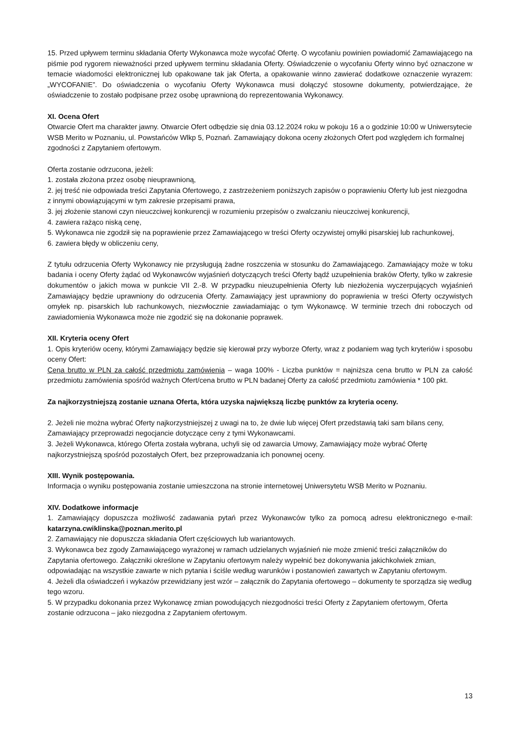15. Przed upływem terminu składania Oferty Wykonawca może wycofać Ofertę. O wycofaniu powinien powiadomić Zamawiającego na piśmie pod rygorem nieważności przed upływem terminu składania Oferty. Oświadczenie o wycofaniu Oferty winno być oznaczone w temacie wiadomości elektronicznej lub opakowane tak jak Oferta, a opakowanie winno zawierać dodatkowe oznaczenie wyrazem: „WYCOFANIE”. Do oświadczenia o wycofaniu Oferty Wykonawca musi dołączyć stosowne dokumenty, potwierdzające, że oświadczenie to zostało podpisane przez osobę uprawnioną do reprezentowania Wykonawcy.
XI. Ocena Ofert
Otwarcie Ofert ma charakter jawny. Otwarcie Ofert odbędzie się dnia 03.12.2024 roku w pokoju 16 a o godzinie 10:00 w Uniwersytecie WSB Merito w Poznaniu, ul. Powstańców Wlkp 5, Poznań. Zamawiający dokona oceny złożonych Ofert pod względem ich formalnej zgodności z Zapytaniem ofertowym.
Oferta zostanie odrzucona, jeżeli:
1. została złożona przez osobę nieuprawnioną,
2. jej treść nie odpowiada treści Zapytania Ofertowego, z zastrzeżeniem poniższych zapisów o poprawieniu Oferty lub jest niezgodna z innymi obowiązującymi w tym zakresie przepisami prawa,
3. jej złożenie stanowi czyn nieuczciwej konkurencji w rozumieniu przepisów o zwalczaniu nieuczciwej konkurencji,
4. zawiera rażąco niską cenę,
5. Wykonawca nie zgodził się na poprawienie przez Zamawiającego w treści Oferty oczywistej omyłki pisarskiej lub rachunkowej,
6. zawiera błędy w obliczeniu ceny,
Z tytułu odrzucenia Oferty Wykonawcy nie przysługują żadne roszczenia w stosunku do Zamawiającego. Zamawiający może w toku badania i oceny Oferty żądać od Wykonawców wyjaśnień dotyczących treści Oferty bądź uzupełnienia braków Oferty, tylko w zakresie dokumentów o jakich mowa w punkcie VII 2.-8. W przypadku nieuzupełnienia Oferty lub niezłożenia wyczerpujących wyjaśnień Zamawiający będzie uprawniony do odrzucenia Oferty. Zamawiający jest uprawniony do poprawienia w treści Oferty oczywistych omyłek np. pisarskich lub rachunkowych, niezwłocznie zawiadamiając o tym Wykonawcę. W terminie trzech dni roboczych od zawiadomienia Wykonawca może nie zgodzić się na dokonanie poprawek.
XII. Kryteria oceny Ofert
1. Opis kryteriów oceny, którymi Zamawiający będzie się kierował przy wyborze Oferty, wraz z podaniem wag tych kryteriów i sposobu oceny Ofert:
Cena brutto w PLN za całość przedmiotu zamówienia – waga 100% - Liczba punktów = najniższa cena brutto w PLN za całość przedmiotu zamówienia spośród ważnych Ofert/cena brutto w PLN badanej Oferty za całość przedmiotu zamówienia * 100 pkt.
Za najkorzystniejszą zostanie uznana Oferta, która uzyska największą liczbę punktów za kryteria oceny.
2. Jeżeli nie można wybrać Oferty najkorzystniejszej z uwagi na to, że dwie lub więcej Ofert przedstawią taki sam bilans ceny, Zamawiający przeprowadzi negocjancie dotyczące ceny z tymi Wykonawcami.
3. Jeżeli Wykonawca, którego Oferta została wybrana, uchyli się od zawarcia Umowy, Zamawiający może wybrać Ofertę najkorzystniejszą spośród pozostałych Ofert, bez przeprowadzania ich ponownej oceny.
XIII. Wynik postępowania.
Informacja o wyniku postępowania zostanie umieszczona na stronie internetowej Uniwersytetu WSB Merito w Poznaniu.
XIV. Dodatkowe informacje
1. Zamawiający dopuszcza możliwość zadawania pytań przez Wykonawców tylko za pomocą adresu elektronicznego e-mail: katarzyna.cwiklinska@poznan.merito.pl
2. Zamawiający nie dopuszcza składania Ofert częściowych lub wariantowych.
3. Wykonawca bez zgody Zamawiającego wyrażonej w ramach udzielanych wyjaśnień nie może zmienić treści załączników do Zapytania ofertowego. Załączniki określone w Zapytaniu ofertowym należy wypełnić bez dokonywania jakichkolwiek zmian, odpowiadając na wszystkie zawarte w nich pytania i ściśle według warunków i postanowień zawartych w Zapytaniu ofertowym.
4. Jeżeli dla oświadczeń i wykazów przewidziany jest wzór – załącznik do Zapytania ofertowego – dokumenty te sporządza się według tego wzoru.
5. W przypadku dokonania przez Wykonawcę zmian powodujących niezgodności treści Oferty z Zapytaniem ofertowym, Oferta zostanie odrzucona – jako niezgodna z Zapytaniem ofertowym.
13